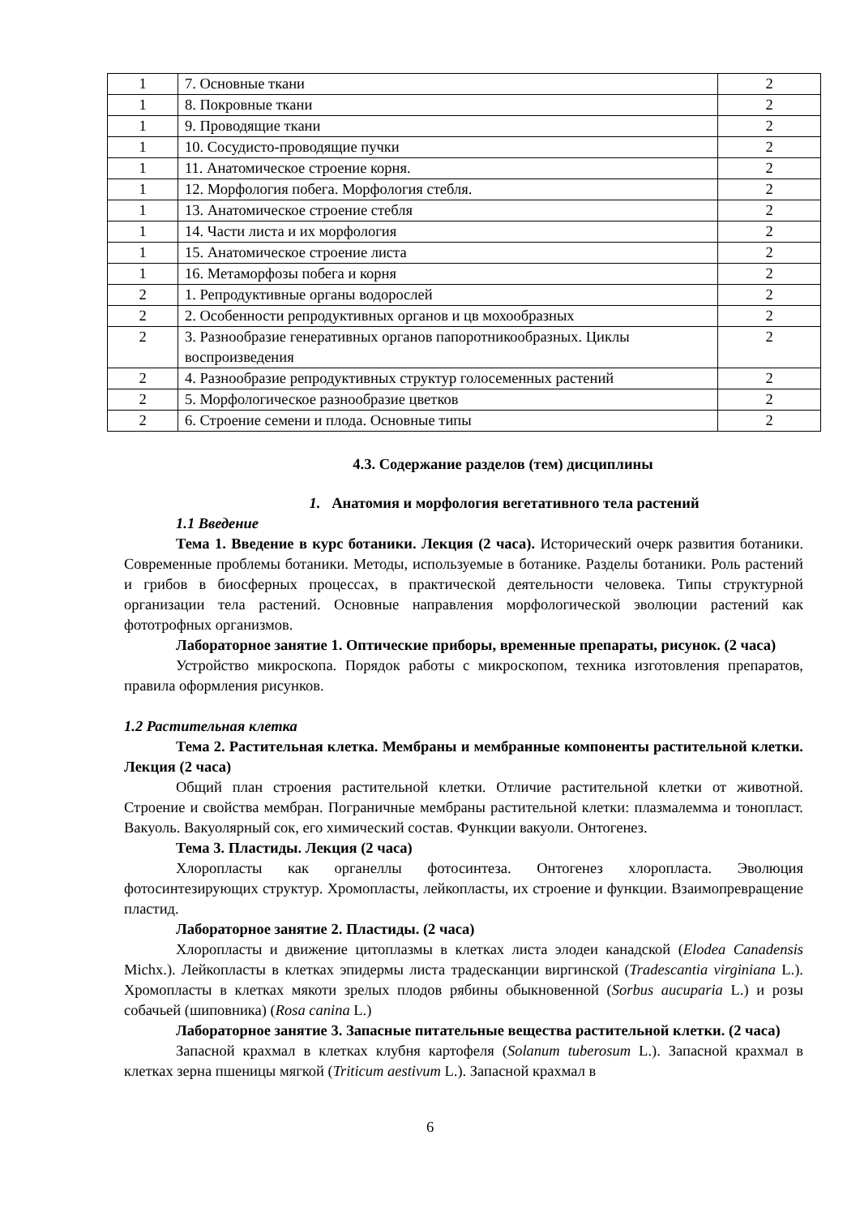| 1 | 7. Основные ткани | 2 |
| 1 | 8. Покровные ткани | 2 |
| 1 | 9. Проводящие ткани | 2 |
| 1 | 10. Сосудисто-проводящие пучки | 2 |
| 1 | 11. Анатомическое строение корня. | 2 |
| 1 | 12. Морфология побега. Морфология стебля. | 2 |
| 1 | 13. Анатомическое строение стебля | 2 |
| 1 | 14. Части листа и их морфология | 2 |
| 1 | 15. Анатомическое строение листа | 2 |
| 1 | 16. Метаморфозы побега и корня | 2 |
| 2 | 1. Репродуктивные органы водорослей | 2 |
| 2 | 2. Особенности репродуктивных органов и цв мохообразных | 2 |
| 2 | 3. Разнообразие генеративных органов папоротникообразных. Циклы воспроизведения | 2 |
| 2 | 4. Разнообразие репродуктивных структур голосеменных растений | 2 |
| 2 | 5. Морфологическое разнообразие цветков | 2 |
| 2 | 6. Строение семени и плода. Основные типы | 2 |
4.3. Содержание разделов (тем) дисциплины
1. Анатомия и морфология вегетативного тела растений
1.1 Введение
Тема 1. Введение в курс ботаники. Лекция (2 часа). Исторический очерк развития ботаники. Современные проблемы ботаники. Методы, используемые в ботанике. Разделы ботаники. Роль растений и грибов в биосферных процессах, в практической деятельности человека. Типы структурной организации тела растений. Основные направления морфологической эволюции растений как фототрофных организмов.
Лабораторное занятие 1. Оптические приборы, временные препараты, рисунок. (2 часа)
Устройство микроскопа. Порядок работы с микроскопом, техника изготовления препаратов, правила оформления рисунков.
1.2 Растительная клетка
Тема 2. Растительная клетка. Мембраны и мембранные компоненты растительной клетки. Лекция (2 часа)
Общий план строения растительной клетки. Отличие растительной клетки от животной. Строение и свойства мембран. Пограничные мембраны растительной клетки: плазмалемма и тонопласт. Вакуоль. Вакуолярный сок, его химический состав. Функции вакуоли. Онтогенез.
Тема 3. Пластиды. Лекция (2 часа)
Хлоропласты как органеллы фотосинтеза. Онтогенез хлоропласта. Эволюция фотосинтезирующих структур. Хромопласты, лейкопласты, их строение и функции. Взаимопревращение пластид.
Лабораторное занятие 2. Пластиды. (2 часа)
Хлоропласты и движение цитоплазмы в клетках листа элодеи канадской (Elodea Canadensis Michx.). Лейкопласты в клетках эпидермы листа традесканции виргинской (Tradescantia virginiana L.). Хромопласты в клетках мякоти зрелых плодов рябины обыкновенной (Sorbus aucuparia L.) и розы собачьей (шиповника) (Rosa canina L.)
Лабораторное занятие 3. Запасные питательные вещества растительной клетки. (2 часа)
Запасной крахмал в клетках клубня картофеля (Solanum tuberosum L.). Запасной крахмал в клетках зерна пшеницы мягкой (Triticum aestivum L.). Запасной крахмал в
6